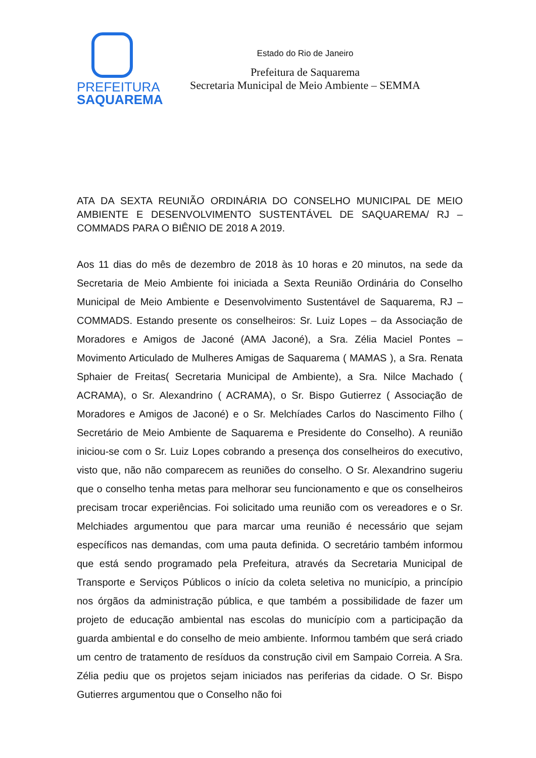PREFEITURA
SAQUAREMA
Estado do Rio de Janeiro
Prefeitura de Saquarema
Secretaria Municipal de Meio Ambiente – SEMMA
ATA DA SEXTA REUNIÃO ORDINÁRIA DO CONSELHO MUNICIPAL DE MEIO AMBIENTE E DESENVOLVIMENTO SUSTENTÁVEL DE SAQUAREMA/ RJ – COMMADS PARA O BIÊNIO DE 2018 A 2019.
Aos 11 dias do mês de dezembro de 2018 às 10 horas e 20 minutos, na sede da Secretaria de Meio Ambiente foi iniciada a Sexta Reunião Ordinária do Conselho Municipal de Meio Ambiente e Desenvolvimento Sustentável de Saquarema, RJ – COMMADS. Estando presente os conselheiros: Sr. Luiz Lopes – da Associação de Moradores e Amigos de Jaconé (AMA Jaconé), a Sra. Zélia Maciel Pontes – Movimento Articulado de Mulheres Amigas de Saquarema ( MAMAS ), a Sra. Renata Sphaier de Freitas( Secretaria Municipal de Ambiente), a Sra. Nilce Machado ( ACRAMA), o Sr. Alexandrino ( ACRAMA), o Sr. Bispo Gutierrez ( Associação de Moradores e Amigos de Jaconé) e o Sr. Melchíades Carlos do Nascimento Filho ( Secretário de Meio Ambiente de Saquarema e Presidente do Conselho). A reunião iniciou-se com o Sr. Luiz Lopes cobrando a presença dos conselheiros do executivo, visto que, não não comparecem as reuniões do conselho. O Sr. Alexandrino sugeriu que o conselho tenha metas para melhorar seu funcionamento e que os conselheiros precisam trocar experiências. Foi solicitado uma reunião com os vereadores e o Sr. Melchiades argumentou que para marcar uma reunião é necessário que sejam específicos nas demandas, com uma pauta definida. O secretário também informou que está sendo programado pela Prefeitura, através da Secretaria Municipal de Transporte e Serviços Públicos o início da coleta seletiva no município, a princípio nos órgãos da administração pública, e que também a possibilidade de fazer um projeto de educação ambiental nas escolas do município com a participação da guarda ambiental e do conselho de meio ambiente. Informou também que será criado um centro de tratamento de resíduos da construção civil em Sampaio Correia. A Sra. Zélia pediu que os projetos sejam iniciados nas periferias da cidade. O Sr. Bispo Gutierres argumentou que o Conselho não foi